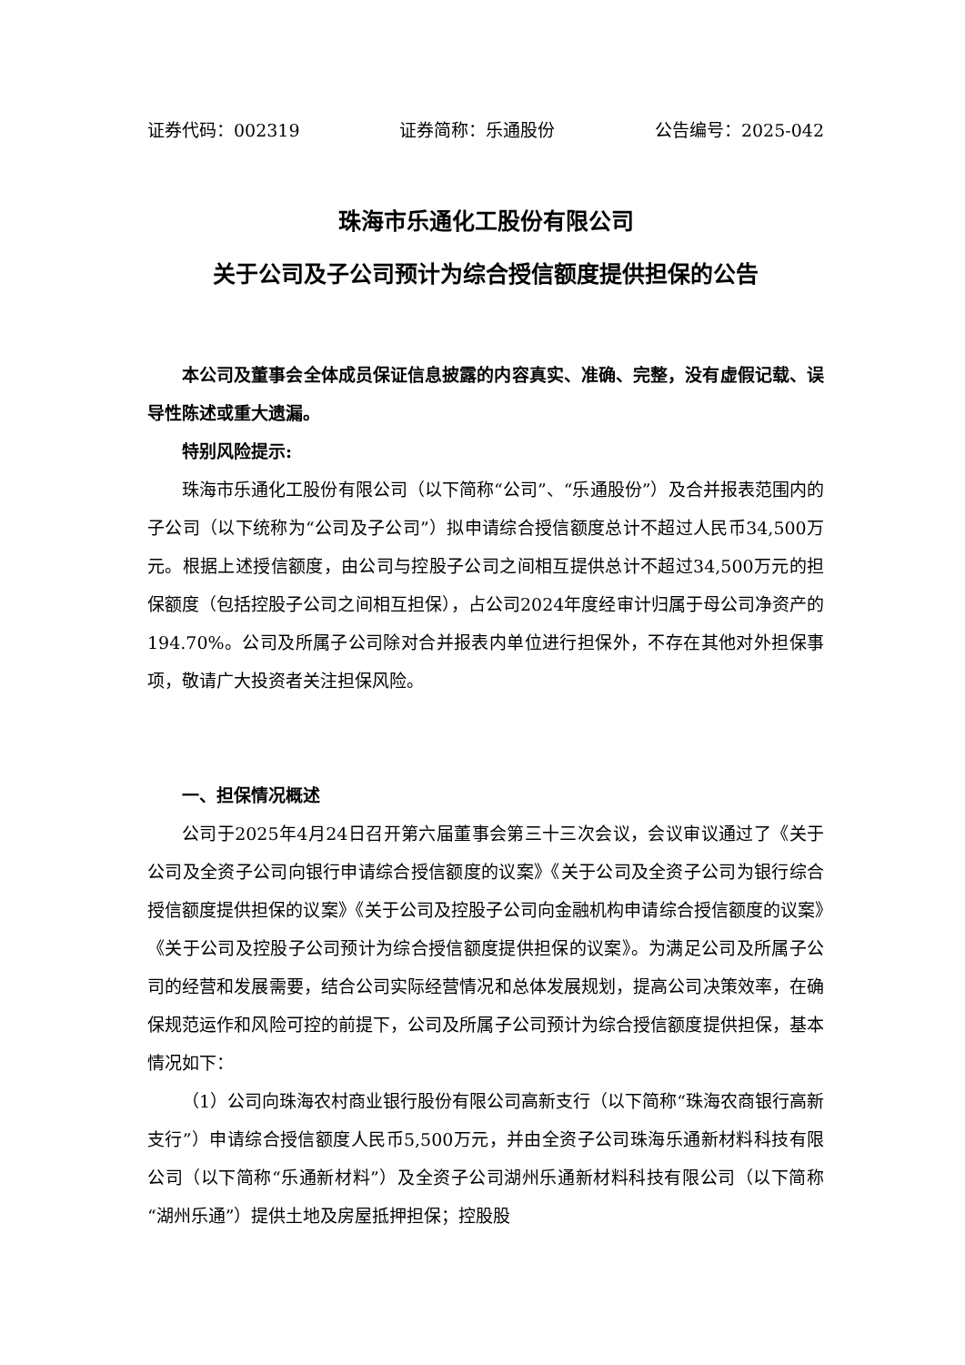证券代码：002319 证券简称：乐通股份 公告编号：2025-042
珠海市乐通化工股份有限公司
关于公司及子公司预计为综合授信额度提供担保的公告
本公司及董事会全体成员保证信息披露的内容真实、准确、完整，没有虚假记载、误导性陈述或重大遗漏。
特别风险提示:
珠海市乐通化工股份有限公司（以下简称“公司”、“乐通股份”）及合并报表范围内的子公司（以下统称为“公司及子公司”）拟申请综合授信额度总计不超过人民币34,500万元。根据上述授信额度，由公司与控股子公司之间相互提供总计不超过34,500万元的担保额度（包括控股子公司之间相互担保），占公司2024年度经审计归属于母公司净资产的194.70%。公司及所属子公司除对合并报表内单位进行担保外，不存在其他对外担保事项，敬请广大投资者关注担保风险。
一、担保情况概述
公司于2025年4月24日召开第六届董事会第三十三次会议，会议审议通过了《关于公司及全资子公司向银行申请综合授信额度的议案》《关于公司及全资子公司为银行综合授信额度提供担保的议案》《关于公司及控股子公司向金融机构申请综合授信额度的议案》《关于公司及控股子公司预计为综合授信额度提供担保的议案》。为满足公司及所属子公司的经营和发展需要，结合公司实际经营情况和总体发展规划，提高公司决策效率，在确保规范运作和风险可控的前提下，公司及所属子公司预计为综合授信额度提供担保，基本情况如下：
（1）公司向珠海农村商业银行股份有限公司高新支行（以下简称“珠海农商银行高新支行”）申请综合授信额度人民币5,500万元，并由全资子公司珠海乐通新材料科技有限公司（以下简称“乐通新材料”）及全资子公司湖州乐通新材料科技有限公司（以下简称“湖州乐通”）提供土地及房屋抵押担保；控股股